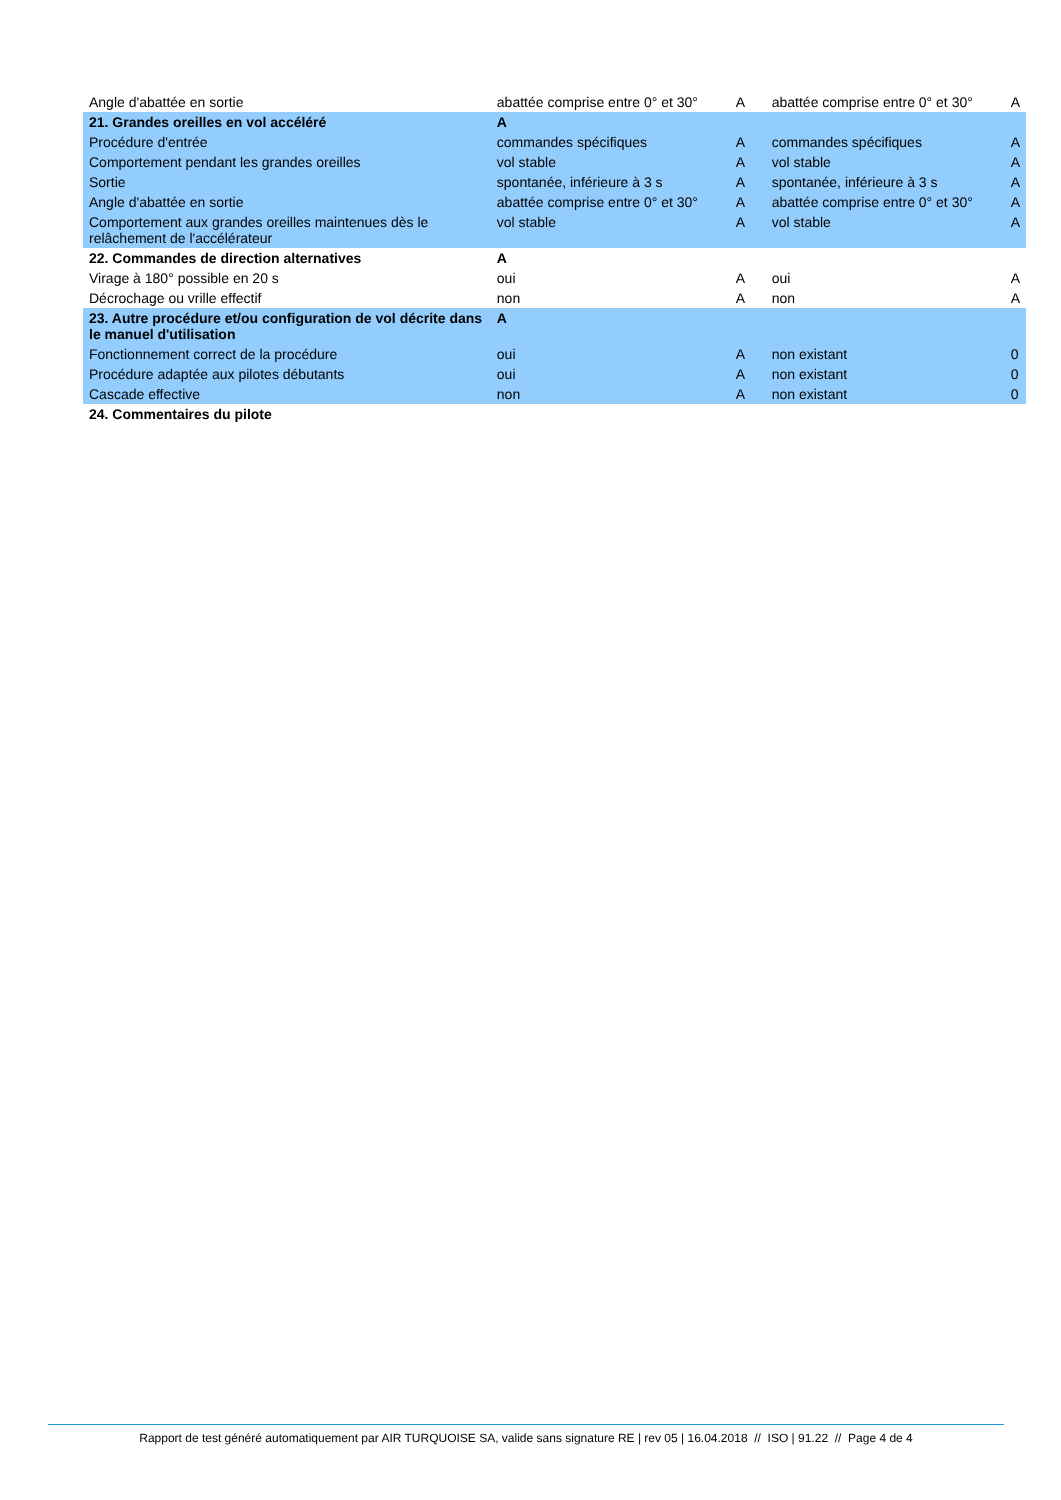| Angle d'abattée en sortie | abattée comprise entre 0° et 30° | A | abattée comprise entre 0° et 30° | A |
| 21. Grandes oreilles en vol accéléré | A | | | |
| Procédure d'entrée | commandes spécifiques | A | commandes spécifiques | A |
| Comportement pendant les grandes oreilles | vol stable | A | vol stable | A |
| Sortie | spontanée, inférieure à 3 s | A | spontanée, inférieure à 3 s | A |
| Angle d'abattée en sortie | abattée comprise entre 0° et 30° | A | abattée comprise entre 0° et 30° | A |
| Comportement aux grandes oreilles maintenues dès le relâchement de l'accélérateur | vol stable | A | vol stable | A |
| 22. Commandes de direction alternatives | A | | | |
| Virage à 180° possible en 20 s | oui | A | oui | A |
| Décrochage ou vrille effectif | non | A | non | A |
| 23. Autre procédure et/ou configuration de vol décrite dans le manuel d'utilisation | A | | | |
| Fonctionnement correct de la procédure | oui | A | non existant | 0 |
| Procédure adaptée aux pilotes débutants | oui | A | non existant | 0 |
| Cascade effective | non | A | non existant | 0 |
| 24. Commentaires du pilote | | | | |
Rapport de test généré automatiquement par AIR TURQUOISE SA, valide sans signature RE | rev 05 | 16.04.2018 // ISO | 91.22 // Page 4 de 4